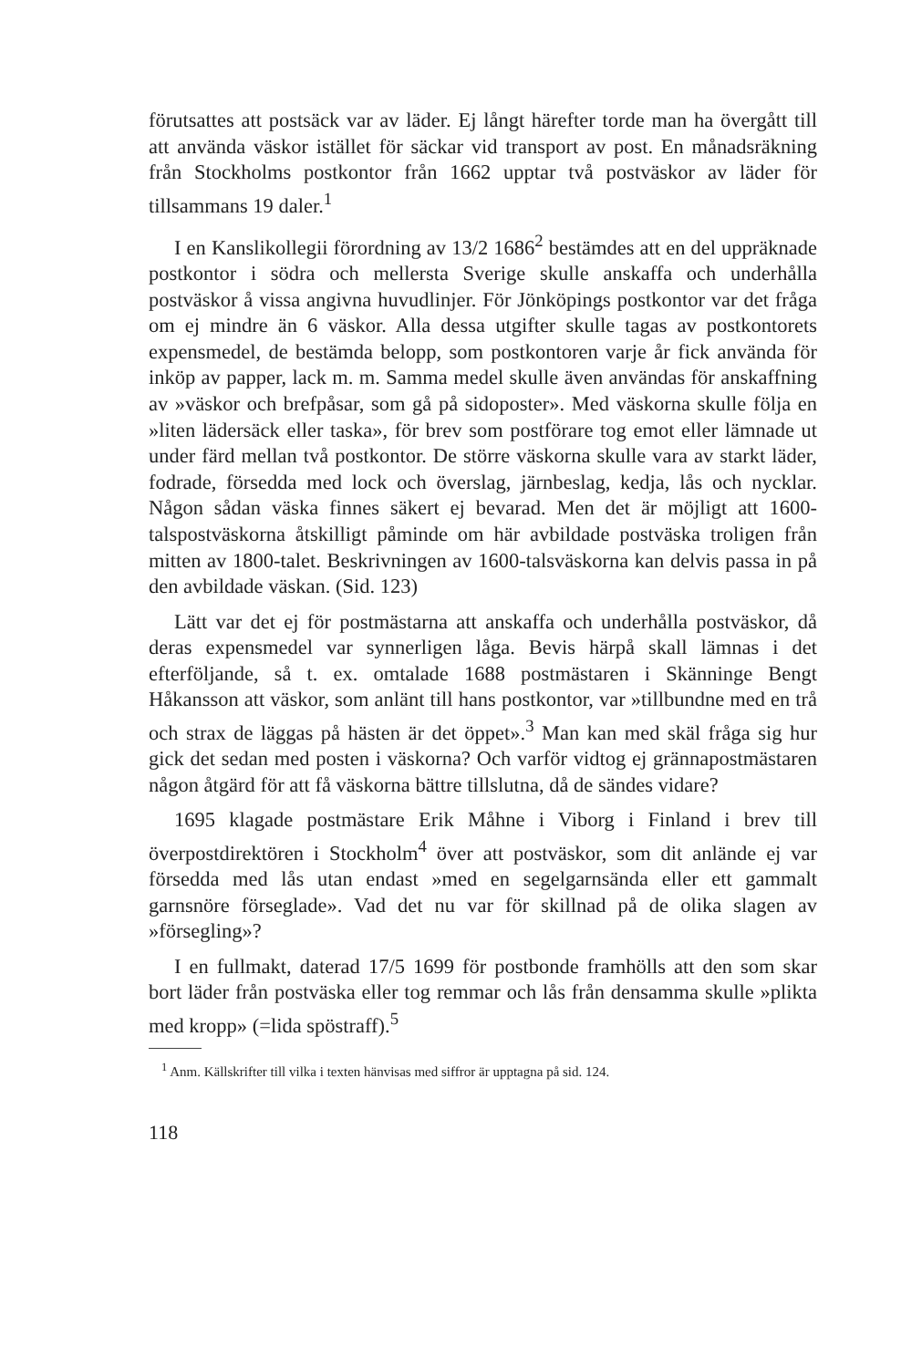förutsattes att postsäck var av läder. Ej långt härefter torde man ha övergått till att använda väskor istället för säckar vid transport av post. En månadsräkning från Stockholms postkontor från 1662 upptar två postväskor av läder för tillsammans 19 daler.<sup>1</sup>
I en Kanslikollegii förordning av 13/2 1686<sup>2</sup> bestämdes att en del uppräknade postkontor i södra och mellersta Sverige skulle anskaffa och underhålla postväskor å vissa angivna huvudlinjer. För Jönköpings postkontor var det fråga om ej mindre än 6 väskor. Alla dessa utgifter skulle tagas av postkontorets expensmedel, de bestämda belopp, som postkontoren varje år fick använda för inköp av papper, lack m. m. Samma medel skulle även användas för anskaffning av »väskor och brefpåsar, som gå på sidoposter». Med väskorna skulle följa en »liten lädersäck eller taska», för brev som postförare tog emot eller lämnade ut under färd mellan två postkontor. De större väskorna skulle vara av starkt läder, fodrade, försedda med lock och överslag, järnbeslag, kedja, lås och nycklar. Någon sådan väska finnes säkert ej bevarad. Men det är möjligt att 1600-talspostväskorna åtskilligt påminde om här avbildade postväska troligen från mitten av 1800-talet. Beskrivningen av 1600-talsväskorna kan delvis passa in på den avbildade väskan. (Sid. 123)
Lätt var det ej för postmästarna att anskaffa och underhålla postväskor, då deras expensmedel var synnerligen låga. Bevis härpå skall lämnas i det efterföljande, så t. ex. omtalade 1688 postmästaren i Skänninge Bengt Håkansson att väskor, som anlänt till hans postkontor, var »tillbundne med en trå och strax de läggas på hästen är det öppet».<sup>3</sup> Man kan med skäl fråga sig hur gick det sedan med posten i väskorna? Och varför vidtog ej grännapostmästaren någon åtgärd för att få väskorna bättre tillslutna, då de sändes vidare?
1695 klagade postmästare Erik Måhne i Viborg i Finland i brev till överpostdirektören i Stockholm<sup>4</sup> över att postväskor, som dit anlände ej var försedda med lås utan endast »med en segelgarnsända eller ett gammalt garnsnöre förseglade». Vad det nu var för skillnad på de olika slagen av »försegling»?
I en fullmakt, daterad 17/5 1699 för postbonde framhölls att den som skar bort läder från postväska eller tog remmar och lås från densamma skulle »plikta med kropp» (=lida spöstraff).<sup>5</sup>
<sup>1</sup> Anm. Källskrifter till vilka i texten hänvisas med siffror är upptagna på sid. 124.
118